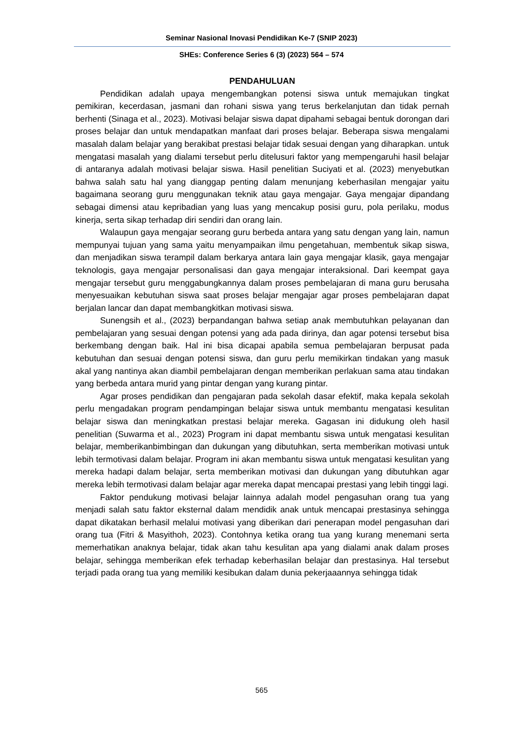Seminar Nasional Inovasi Pendidikan Ke-7 (SNIP 2023)
SHEs: Conference Series 6 (3) (2023) 564 – 574
PENDAHULUAN
Pendidikan adalah upaya mengembangkan potensi siswa untuk memajukan tingkat pemikiran, kecerdasan, jasmani dan rohani siswa yang terus berkelanjutan dan tidak pernah berhenti (Sinaga et al., 2023). Motivasi belajar siswa dapat dipahami sebagai bentuk dorongan dari proses belajar dan untuk mendapatkan manfaat dari proses belajar. Beberapa siswa mengalami masalah dalam belajar yang berakibat prestasi belajar tidak sesuai dengan yang diharapkan. untuk mengatasi masalah yang dialami tersebut perlu ditelusuri faktor yang mempengaruhi hasil belajar di antaranya adalah motivasi belajar siswa. Hasil penelitian Suciyati et al. (2023) menyebutkan bahwa salah satu hal yang dianggap penting dalam menunjang keberhasilan mengajar yaitu bagaimana seorang guru menggunakan teknik atau gaya mengajar. Gaya mengajar dipandang sebagai dimensi atau kepribadian yang luas yang mencakup posisi guru, pola perilaku, modus kinerja, serta sikap terhadap diri sendiri dan orang lain.
Walaupun gaya mengajar seorang guru berbeda antara yang satu dengan yang lain, namun mempunyai tujuan yang sama yaitu menyampaikan ilmu pengetahuan, membentuk sikap siswa, dan menjadikan siswa terampil dalam berkarya antara lain gaya mengajar klasik, gaya mengajar teknologis, gaya mengajar personalisasi dan gaya mengajar interaksional. Dari keempat gaya mengajar tersebut guru menggabungkannya dalam proses pembelajaran di mana guru berusaha menyesuaikan kebutuhan siswa saat proses belajar mengajar agar proses pembelajaran dapat berjalan lancar dan dapat membangkitkan motivasi siswa.
Sunengsih et al., (2023) berpandangan bahwa setiap anak membutuhkan pelayanan dan pembelajaran yang sesuai dengan potensi yang ada pada dirinya, dan agar potensi tersebut bisa berkembang dengan baik. Hal ini bisa dicapai apabila semua pembelajaran berpusat pada kebutuhan dan sesuai dengan potensi siswa, dan guru perlu memikirkan tindakan yang masuk akal yang nantinya akan diambil pembelajaran dengan memberikan perlakuan sama atau tindakan yang berbeda antara murid yang pintar dengan yang kurang pintar.
Agar proses pendidikan dan pengajaran pada sekolah dasar efektif, maka kepala sekolah perlu mengadakan program pendampingan belajar siswa untuk membantu mengatasi kesulitan belajar siswa dan meningkatkan prestasi belajar mereka. Gagasan ini didukung oleh hasil penelitian (Suwarma et al., 2023) Program ini dapat membantu siswa untuk mengatasi kesulitan belajar, memberikanbimbingan dan dukungan yang dibutuhkan, serta memberikan motivasi untuk lebih termotivasi dalam belajar. Program ini akan membantu siswa untuk mengatasi kesulitan yang mereka hadapi dalam belajar, serta memberikan motivasi dan dukungan yang dibutuhkan agar mereka lebih termotivasi dalam belajar agar mereka dapat mencapai prestasi yang lebih tinggi lagi.
Faktor pendukung motivasi belajar lainnya adalah model pengasuhan orang tua yang menjadi salah satu faktor eksternal dalam mendidik anak untuk mencapai prestasinya sehingga dapat dikatakan berhasil melalui motivasi yang diberikan dari penerapan model pengasuhan dari orang tua (Fitri & Masyithoh, 2023). Contohnya ketika orang tua yang kurang menemani serta memerhatikan anaknya belajar, tidak akan tahu kesulitan apa yang dialami anak dalam proses belajar, sehingga memberikan efek terhadap keberhasilan belajar dan prestasinya. Hal tersebut terjadi pada orang tua yang memiliki kesibukan dalam dunia pekerjaaannya sehingga tidak
565